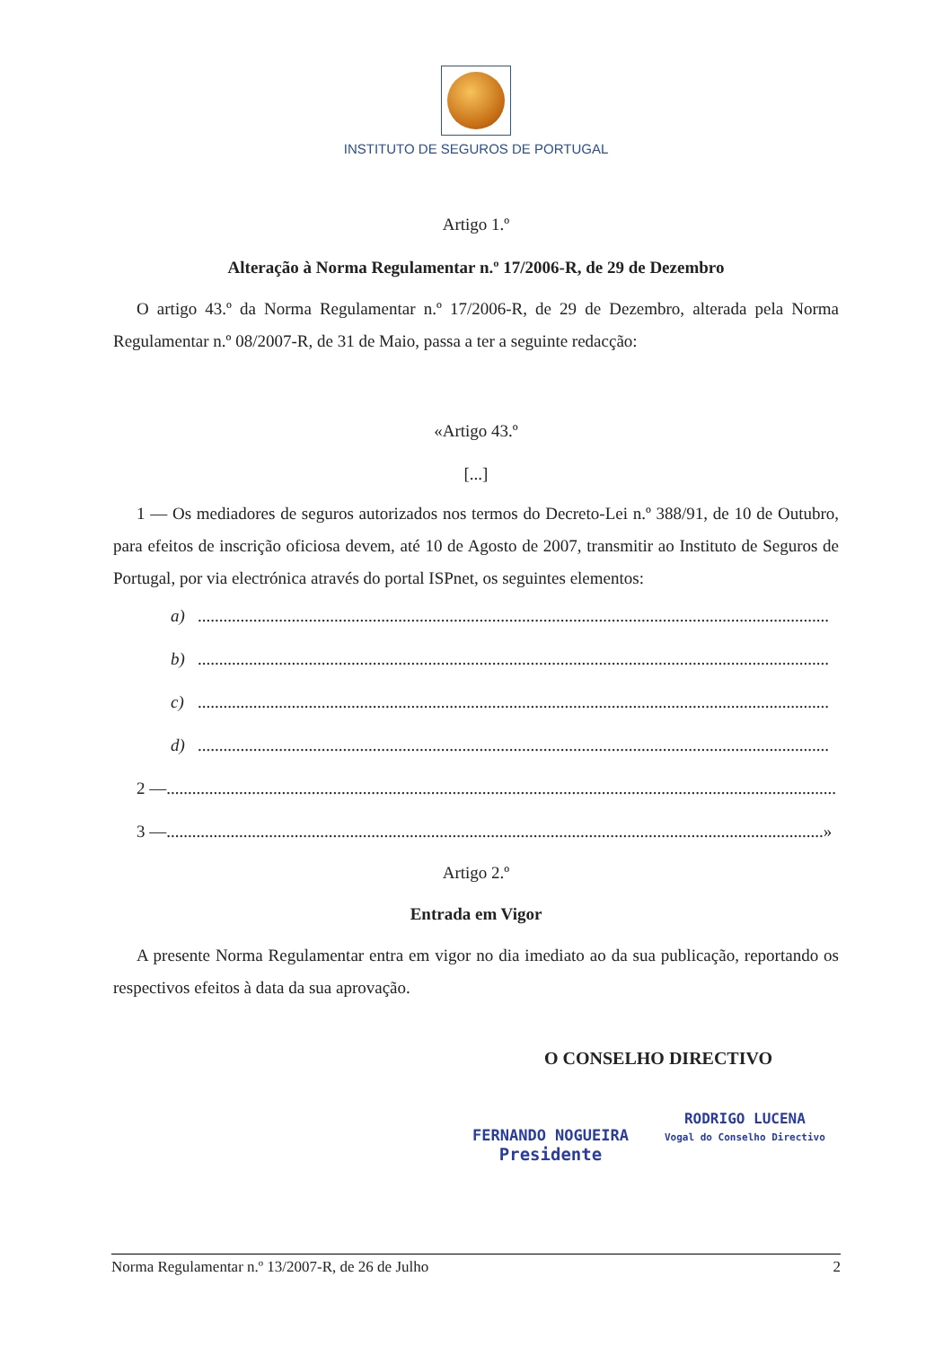INSTITUTO DE SEGUROS DE PORTUGAL
Artigo 1.º
Alteração à Norma Regulamentar n.º 17/2006-R, de 29 de Dezembro
O artigo 43.º da Norma Regulamentar n.º 17/2006-R, de 29 de Dezembro, alterada pela Norma Regulamentar n.º 08/2007-R, de 31 de Maio, passa a ter a seguinte redacção:
«Artigo 43.º
[...]
1 — Os mediadores de seguros autorizados nos termos do Decreto-Lei n.º 388/91, de 10 de Outubro, para efeitos de inscrição oficiosa devem, até 10 de Agosto de 2007, transmitir ao Instituto de Seguros de Portugal, por via electrónica através do portal ISPnet, os seguintes elementos:
a)....................................................................................................................................................
b)....................................................................................................................................................
c)....................................................................................................................................................
d)....................................................................................................................................................
2 —.............................................................................................................................................................
3 —..........................................................................................................................................................»
Artigo 2.º
Entrada em Vigor
A presente Norma Regulamentar entra em vigor no dia imediato ao da sua publicação, reportando os respectivos efeitos à data da sua aprovação.
O CONSELHO DIRECTIVO
FERNANDO NOGUEIRA
Presidente
RODRIGO LUCENA
Vogal do Conselho Directivo
Norma Regulamentar n.º 13/2007-R, de 26 de Julho 2